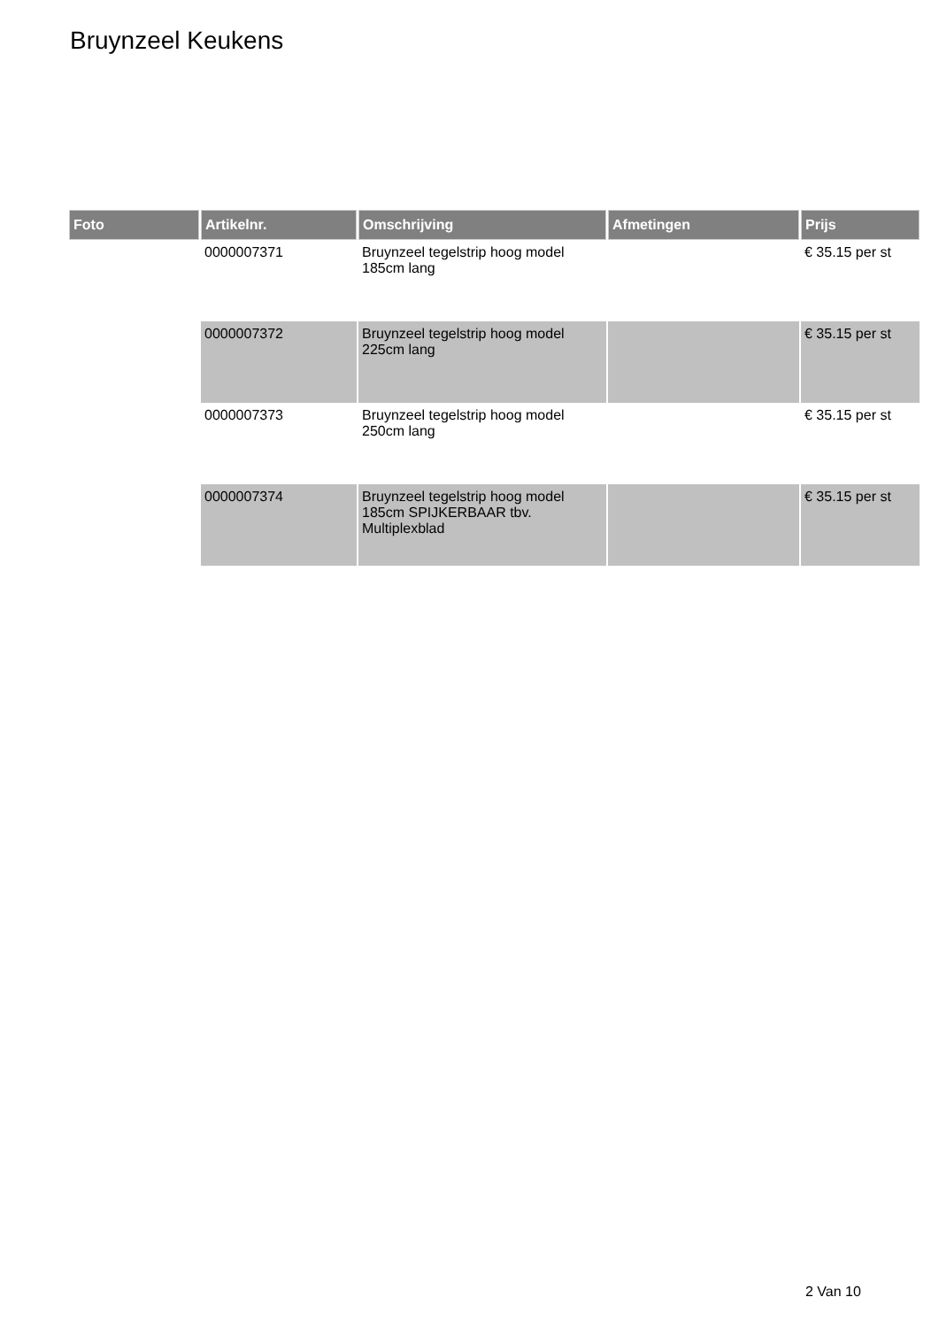Bruynzeel Keukens
| Foto | Artikelnr. | Omschrijving | Afmetingen | Prijs |
| --- | --- | --- | --- | --- |
| | 0000007371 | Bruynzeel tegelstrip hoog model 185cm lang | | € 35.15 per st |
| | 0000007372 | Bruynzeel tegelstrip hoog model 225cm lang | | € 35.15 per st |
| | 0000007373 | Bruynzeel tegelstrip hoog model 250cm lang | | € 35.15 per st |
| | 0000007374 | Bruynzeel tegelstrip hoog model 185cm SPIJKERBAAR tbv. Multiplexblad | | € 35.15 per st |
2 Van 10